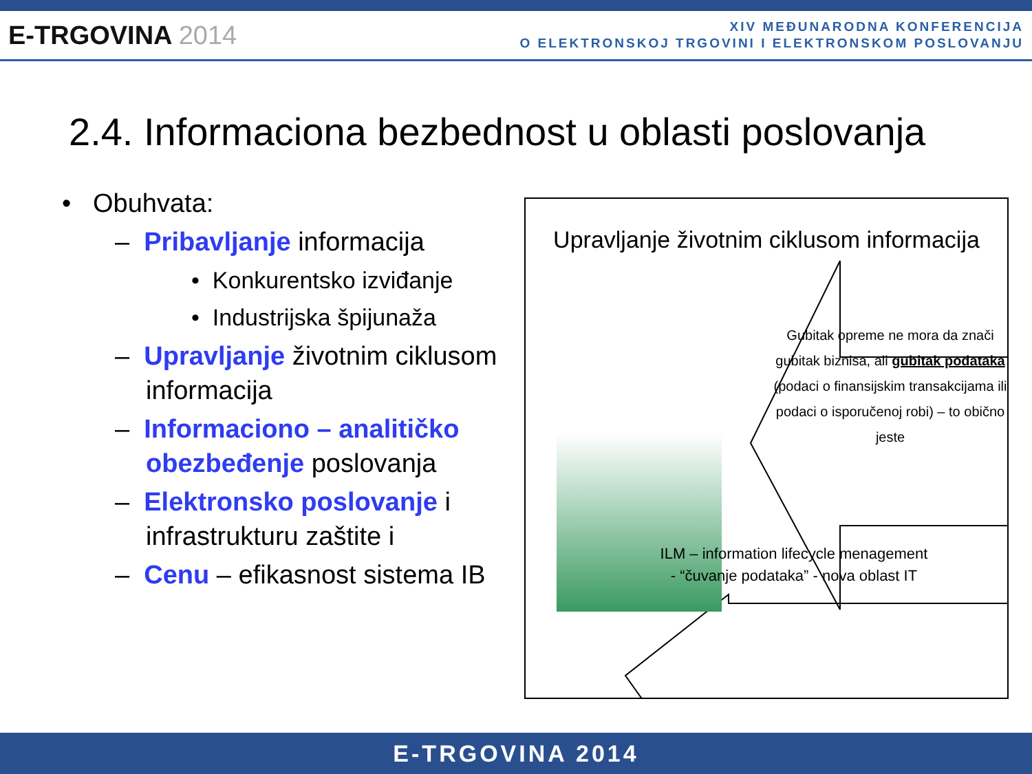E-TRGOVINA 2014
XIV MEĐUNARODNA KONFERENCIJA
O ELEKTRONSKOJ TRGOVINI I ELEKTRONSKOM POSLOVANJU
2.4. Informaciona bezbednost u oblasti poslovanja
• Obuhvata:
– Pribavljanje informacija
• Konkurentsko izviđanje
• Industrijska špijunaža
– Upravljanje životnim ciklusom informacija
– Informaciono – analitičko obezbeđenje poslovanja
– Elektronsko poslovanje i infrastrukturu zaštite i
– Cenu – efikasnost sistema IB
Upravljanje životnim ciklusom informacija
Gubitak opreme ne mora da znači gubitak biznisa, ali gubitak podataka (podaci o finansijskim transakcijama ili podaci o isporučenoj robi) – to obično jeste
ILM – information lifecycle menagement
- “čuvanje podataka” - nova oblast IT
E-TRGOVINA 2014